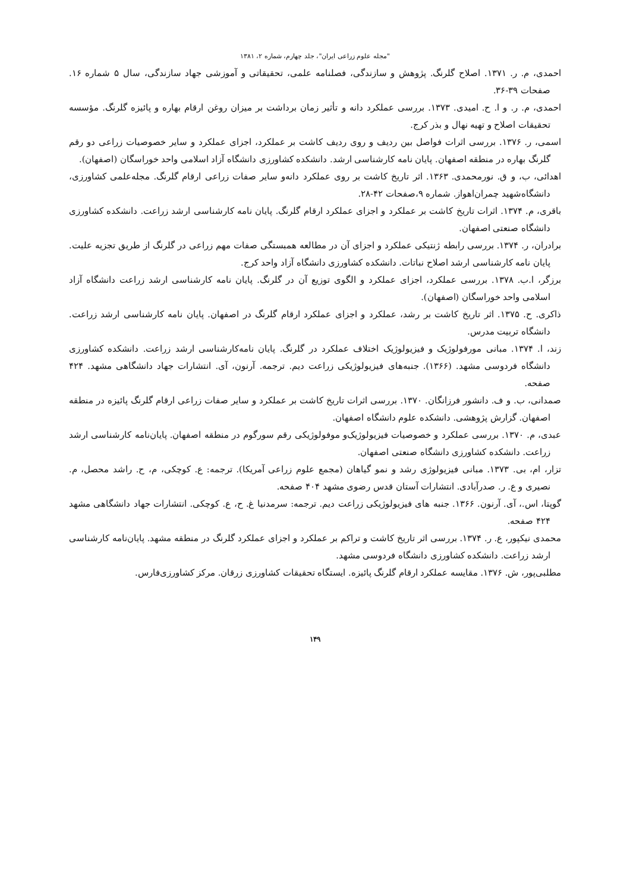"مجله علوم زراعی ایران"، جلد چهارم، شماره ۲، ۱۳۸۱
احمدی، م. ر. ۱۳۷۱. اصلاح گلرنگ. پژوهش و سازندگی، فصلنامه علمی، تحقیقاتی و آموزشی جهاد سازندگی، سال ۵ شماره ۱۶. صفحات ۳۹-۳۶.
احمدی، م. ر. و ا. ح. امیدی. ۱۳۷۳. بررسی عملکرد دانه و تأثیر زمان برداشت بر میزان روغن ارقام بهاره و پائیزه گلرنگ. مؤسسه تحقیقات اصلاح و تهیه نهال و بذر کرج.
اسمی، ر. ۱۳۷۶. بررسی اثرات فواصل بین ردیف و روی ردیف کاشت بر عملکرد، اجزای عملکرد و سایر خصوصیات زراعی دو رقم گلرنگ بهاره در منطقه اصفهان. پایان نامه کارشناسی ارشد. دانشکده کشاورزی دانشگاه آزاد اسلامی واحد خوراسگان (اصفهان).
اهدائی، ب، و ق. نورمحمدی. ۱۳۶۳. اثر تاریخ کاشت بر روی عملکرد دانه‌و سایر صفات زراعی ارقام گلرنگ. مجله‌علمی کشاورزی، دانشگاه‌شهید چمران‌اهواز. شماره ۹،صفحات ۴۲-۲۸.
باقری، م. ۱۳۷۴. اثرات تاریخ کاشت بر عملکرد و اجزای عملکرد ارقام گلرنگ. پایان نامه کارشناسی ارشد زراعت. دانشکده کشاورزی دانشگاه صنعتی اصفهان.
برادران، ر. ۱۳۷۴. بررسی رابطه ژنتیکی عملکرد و اجزای آن در مطالعه همبستگی صفات مهم زراعی در گلرنگ از طریق تجزیه علیت. پایان نامه کارشناسی ارشد اصلاح نباتات. دانشکده کشاورزی دانشگاه آزاد واحد کرج.
برزگر، ا.ب. ۱۳۷۸. بررسی عملکرد، اجزای عملکرد و الگوی توزیع آن در گلرنگ. پایان نامه کارشناسی ارشد زراعت دانشگاه آزاد اسلامی واحد خوراسگان (اصفهان).
ذاکری. ح. ۱۳۷۵. اثر تاریخ کاشت بر رشد، عملکرد و اجزای عملکرد ارقام گلرنگ در اصفهان. پایان نامه کارشناسی ارشد زراعت. دانشگاه تربیت مدرس.
زند، ا. ۱۳۷۴. مبانی مورفولوژیک و فیزیولوژیک اختلاف عملکرد در گلرنگ. پایان نامه‌کارشناسی ارشد زراعت. دانشکده کشاورزی دانشگاه فردوسی مشهد. (۱۳۶۶). جنبه‌های فیزیولوژیکی زراعت دیم. ترجمه. آرنون، آی. انتشارات جهاد دانشگاهی مشهد. ۴۲۴ صفحه.
صمدانی، ب. و ف. دانشور فرزانگان. ۱۳۷۰. بررسی اثرات تاریخ کاشت بر عملکرد و سایر صفات زراعی ارقام گلرنگ پائیزه در منطقه اصفهان. گزارش پژوهشی. دانشکده علوم دانشگاه اصفهان.
عبدی، م. ۱۳۷۰. بررسی عملکرد و خصوصیات فیزیولوژیک‌و موفولوژیکی رقم سورگوم در منطقه اصفهان. پایان‌نامه کارشناسی ارشد زراعت. دانشکده کشاورزی دانشگاه صنعتی اصفهان.
تزار، ام، بی. ۱۳۷۳. مبانی فیزیولوژی رشد و نمو گیاهان (مجمع علوم زراعی آمریکا). ترجمه: ع. کوچکی، م، ح. راشد محصل، م. نصیری و ع. ر. صدرآبادی. انتشارات آستان قدس رضوی مشهد ۴۰۴ صفحه.
گوپتا، اس.، آی. آرنون. ۱۳۶۶. جنبه های فیزیولوژیکی زراعت دیم. ترجمه: سرمدنیا غ. ح، ع. کوچکی. انتشارات جهاد دانشگاهی مشهد ۴۲۴ صفحه.
محمدی نیکپور، ع. ر. ۱۳۷۴. بررسی اثر تاریخ کاشت و تراکم بر عملکرد و اجزای عملکرد گلرنگ در منطقه مشهد. پایان‌نامه کارشناسی ارشد زراعت. دانشکده کشاورزی دانشگاه فردوسی مشهد.
مطلبی‌پور، ش. ۱۳۷۶. مقایسه عملکرد ارقام گلرنگ پائیزه. ایستگاه تحقیقات کشاورزی زرقان. مرکز کشاورزی‌فارس.
۱۴۹